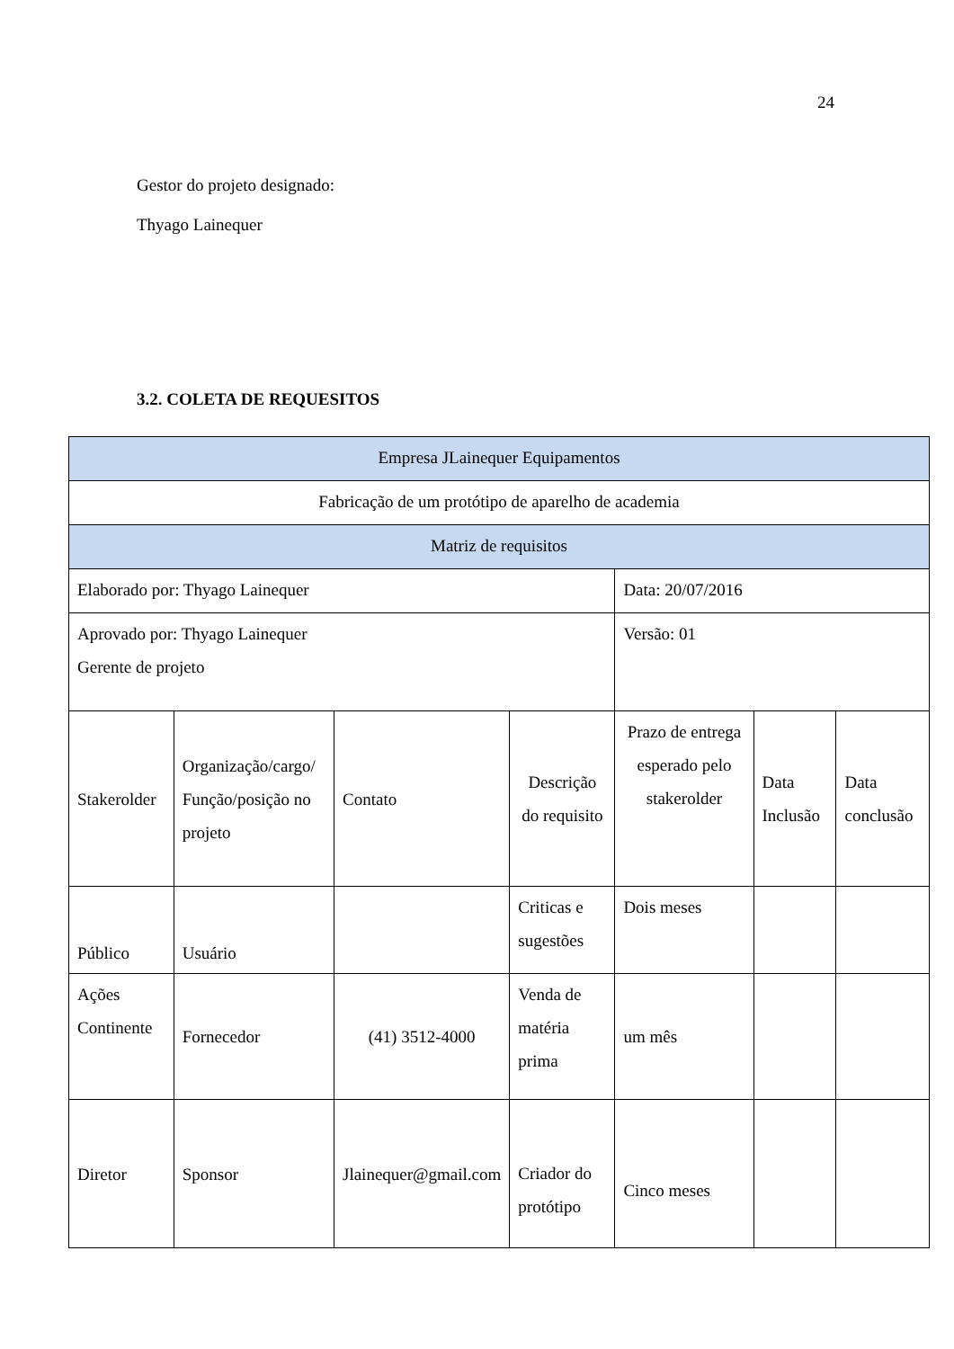24
Gestor do projeto designado:
Thyago Lainequer
3.2. COLETA DE REQUESITOS
| Empresa JLainequer Equipamentos | | | | | | |
| Fabricação de um protótipo de aparelho de academia | | | | | | |
| Matriz de requisitos | | | | | | |
| Elaborado por: Thyago Lainequer | | | | Data: 20/07/2016 | | |
| Aprovado por: Thyago Lainequer Gerente de projeto | | | | Versão: 01 | | |
| Stakerolder | Organização/cargo/ Função/posição no projeto | Contato | Descrição do requisito | Prazo de entrega esperado pelo stakerolder | Data Inclusão | Data conclusão |
| Público | Usuário | | Criticas e sugestões | Dois meses | | |
| Ações Continente | Fornecedor | (41) 3512-4000 | Venda de matéria prima | um mês | | |
| Diretor | Sponsor | Jlainequer@gmail.com | Criador do protótipo | Cinco meses | | |